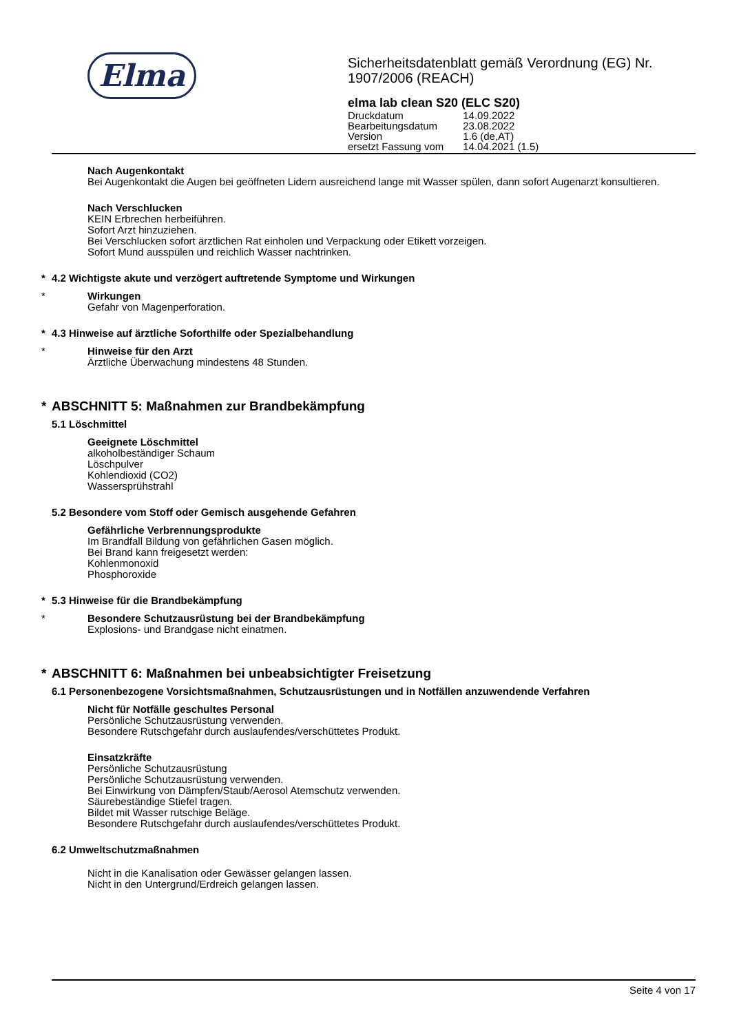Elma
Sicherheitsdatenblatt gemäß Verordnung (EG) Nr.
1907/2006 (REACH)
elma lab clean S20 (ELC S20)
| Druckdatum | 14.09.2022 |
| Bearbeitungsdatum | 23.08.2022 |
| Version | 1.6 (de,AT) |
| ersetzt Fassung vom | 14.04.2021 (1.5) |
Nach Augenkontakt
Bei Augenkontakt die Augen bei geöffneten Lidern ausreichend lange mit Wasser spülen, dann sofort Augenarzt konsultieren.
Nach Verschlucken
KEIN Erbrechen herbeiführen.
Sofort Arzt hinzuziehen.
Bei Verschlucken sofort ärztlichen Rat einholen und Verpackung oder Etikett vorzeigen.
Sofort Mund ausspülen und reichlich Wasser nachtrinken.
* 4.2 Wichtigste akute und verzögert auftretende Symptome und Wirkungen
*
Wirkungen
Gefahr von Magenperforation.
* 4.3 Hinweise auf ärztliche Soforthilfe oder Spezialbehandlung
*
Hinweise für den Arzt
Ärztliche Überwachung mindestens 48 Stunden.
* ABSCHNITT 5: Maßnahmen zur Brandbekämpfung
5.1 Löschmittel
Geeignete Löschmittel
alkoholbeständiger Schaum
Löschpulver
Kohlendioxid (CO2)
Wassersprühstrahl
5.2 Besondere vom Stoff oder Gemisch ausgehende Gefahren
Gefährliche Verbrennungsprodukte
Im Brandfall Bildung von gefährlichen Gasen möglich.
Bei Brand kann freigesetzt werden:
Kohlenmonoxid
Phosphoroxide
* 5.3 Hinweise für die Brandbekämpfung
*
Besondere Schutzausrüstung bei der Brandbekämpfung
Explosions- und Brandgase nicht einatmen.
* ABSCHNITT 6: Maßnahmen bei unbeabsichtigter Freisetzung
6.1 Personenbezogene Vorsichtsmaßnahmen, Schutzausrüstungen und in Notfällen anzuwendende Verfahren
Nicht für Notfälle geschultes Personal
Persönliche Schutzausrüstung verwenden.
Besondere Rutschgefahr durch auslaufendes/verschüttetes Produkt.
Einsatzkräfte
Persönliche Schutzausrüstung
Persönliche Schutzausrüstung verwenden.
Bei Einwirkung von Dämpfen/Staub/Aerosol Atemschutz verwenden.
Säurebeständige Stiefel tragen.
Bildet mit Wasser rutschige Beläge.
Besondere Rutschgefahr durch auslaufendes/verschüttetes Produkt.
6.2 Umweltschutzmaßnahmen
Nicht in die Kanalisation oder Gewässer gelangen lassen.
Nicht in den Untergrund/Erdreich gelangen lassen.
Seite 4 von 17